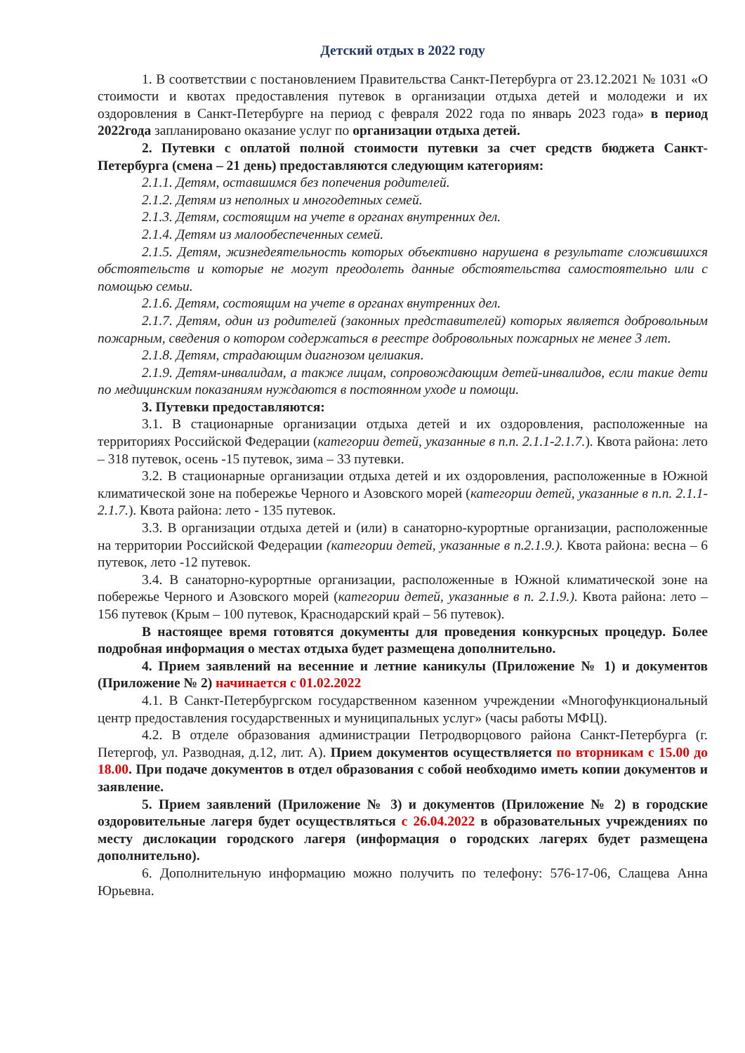Детский отдых в 2022 году
1. В соответствии с постановлением Правительства Санкт-Петербурга от 23.12.2021 № 1031 «О стоимости и квотах предоставления путевок в организации отдыха детей и молодежи и их оздоровления в Санкт-Петербурге на период с февраля 2022 года по январь 2023 года» в период 2022года запланировано оказание услуг по организации отдыха детей.
2. Путевки с оплатой полной стоимости путевки за счет средств бюджета Санкт-Петербурга (смена – 21 день) предоставляются следующим категориям:
2.1.1. Детям, оставшимся без попечения родителей.
2.1.2. Детям из неполных и многодетных семей.
2.1.3. Детям, состоящим на учете в органах внутренних дел.
2.1.4. Детям из малообеспеченных семей.
2.1.5. Детям, жизнедеятельность которых объективно нарушена в результате сложившихся обстоятельств и которые не могут преодолеть данные обстоятельства самостоятельно или с помощью семьи.
2.1.6. Детям, состоящим на учете в органах внутренних дел.
2.1.7. Детям, один из родителей (законных представителей) которых является добровольным пожарным, сведения о котором содержаться в реестре добровольных пожарных не менее 3 лет.
2.1.8. Детям, страдающим диагнозом целиакия.
2.1.9. Детям-инвалидам, а также лицам, сопровождающим детей-инвалидов, если такие дети по медицинским показаниям нуждаются в постоянном уходе и помощи.
3. Путевки предоставляются:
3.1. В стационарные организации отдыха детей и их оздоровления, расположенные на территориях Российской Федерации (категории детей, указанные в п.п. 2.1.1-2.1.7.). Квота района: лето – 318 путевок, осень -15 путевок, зима – 33 путевки.
3.2. В стационарные организации отдыха детей и их оздоровления, расположенные в Южной климатической зоне на побережье Черного и Азовского морей (категории детей, указанные в п.п. 2.1.1-2.1.7.). Квота района: лето - 135 путевок.
3.3. В организации отдыха детей и (или) в санаторно-курортные организации, расположенные на территории Российской Федерации (категории детей, указанные в п.2.1.9.). Квота района: весна – 6 путевок, лето -12 путевок.
3.4. В санаторно-курортные организации, расположенные в Южной климатической зоне на побережье Черного и Азовского морей (категории детей, указанные в п. 2.1.9.). Квота района: лето – 156 путевок (Крым – 100 путевок, Краснодарский край – 56 путевок).
В настоящее время готовятся документы для проведения конкурсных процедур. Более подробная информация о местах отдыха будет размещена дополнительно.
4. Прием заявлений на весенние и летние каникулы (Приложение № 1) и документов (Приложение № 2) начинается с 01.02.2022
4.1. В Санкт-Петербургском государственном казенном учреждении «Многофункциональный центр предоставления государственных и муниципальных услуг» (часы работы МФЦ).
4.2. В отделе образования администрации Петродворцового района Санкт-Петербурга (г. Петергоф, ул. Разводная, д.12, лит. А). Прием документов осуществляется по вторникам с 15.00 до 18.00. При подаче документов в отдел образования с собой необходимо иметь копии документов и заявление.
5. Прием заявлений (Приложение № 3) и документов (Приложение № 2) в городские оздоровительные лагеря будет осуществляться с 26.04.2022 в образовательных учреждениях по месту дислокации городского лагеря (информация о городских лагерях будет размещена дополнительно).
6. Дополнительную информацию можно получить по телефону: 576-17-06, Слащева Анна Юрьевна.